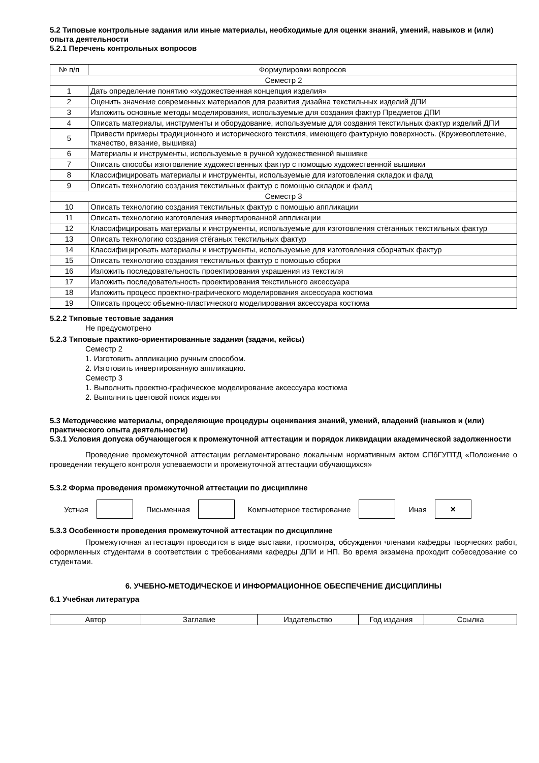5.2 Типовые контрольные задания или иные материалы, необходимые для оценки знаний, умений, навыков и (или) опыта деятельности
5.2.1 Перечень контрольных вопросов
| № п/п | Формулировки вопросов |
| --- | --- |
| Семестр 2 | |
| 1 | Дать определение понятию «художественная концепция изделия» |
| 2 | Оценить значение современных материалов для развития дизайна текстильных изделий ДПИ |
| 3 | Изложить основные методы моделирования, используемые для создания фактур Предметов ДПИ |
| 4 | Описать материалы, инструменты и оборудование, используемые для создания текстильных фактур изделий ДПИ |
| 5 | Привести примеры традиционного и исторического текстиля, имеющего фактурную поверхность. (Кружевоплетение, ткачество, вязание, вышивка) |
| 6 | Материалы и инструменты, используемые в ручной художественной вышивке |
| 7 | Описать способы изготовление художественных фактур с помощью художественной вышивки |
| 8 | Классифицировать материалы и инструменты, используемые для изготовления складок и фалд |
| 9 | Описать технологию создания текстильных фактур с помощью складок и фалд |
| Семестр 3 | |
| 10 | Описать технологию создания текстильных фактур с помощью аппликации |
| 11 | Описать технологию изготовления инвертированной аппликации |
| 12 | Классифицировать материалы и инструменты, используемые для изготовления стёганных текстильных фактур |
| 13 | Описать технологию создания стёганых текстильных фактур |
| 14 | Классифицировать материалы и инструменты, используемые для изготовления сборчатых фактур |
| 15 | Описать технологию создания текстильных фактур с помощью сборки |
| 16 | Изложить последовательность проектирования украшения из текстиля |
| 17 | Изложить последовательность проектирования текстильного аксессуара |
| 18 | Изложить процесс проектно-графического моделирования аксессуара костюма |
| 19 | Описать процесс объемно-пластического моделирования аксессуара костюма |
5.2.2 Типовые тестовые задания
Не предусмотрено
5.2.3 Типовые практико-ориентированные задания (задачи, кейсы)
Семестр 2
1. Изготовить аппликацию ручным способом.
2. Изготовить инвертированную аппликацию.
Семестр 3
1. Выполнить проектно-графическое моделирование аксессуара костюма
2. Выполнить цветовой поиск изделия
5.3 Методические материалы, определяющие процедуры оценивания знаний, умений, владений (навыков и (или) практического опыта деятельности)
5.3.1 Условия допуска обучающегося к промежуточной аттестации и порядок ликвидации академической задолженности
Проведение промежуточной аттестации регламентировано локальным нормативным актом СПбГУПТД «Положение о проведении текущего контроля успеваемости и промежуточной аттестации обучающихся»
5.3.2 Форма проведения промежуточной аттестации по дисциплине
Устная Письменная Компьютерное тестирование Иная
×
5.3.3 Особенности проведения промежуточной аттестации по дисциплине
Промежуточная аттестация проводится в виде выставки, просмотра, обсуждения членами кафедры творческих работ, оформленных студентами в соответствии с требованиями кафедры ДПИ и НП. Во время экзамена проходит собеседование со студентами.
6. УЧЕБНО-МЕТОДИЧЕСКОЕ И ИНФОРМАЦИОННОЕ ОБЕСПЕЧЕНИЕ ДИСЦИПЛИНЫ
6.1 Учебная литература
| Автор | Заглавие | Издательство | Год издания | Ссылка |
| --- | --- | --- | --- | --- |